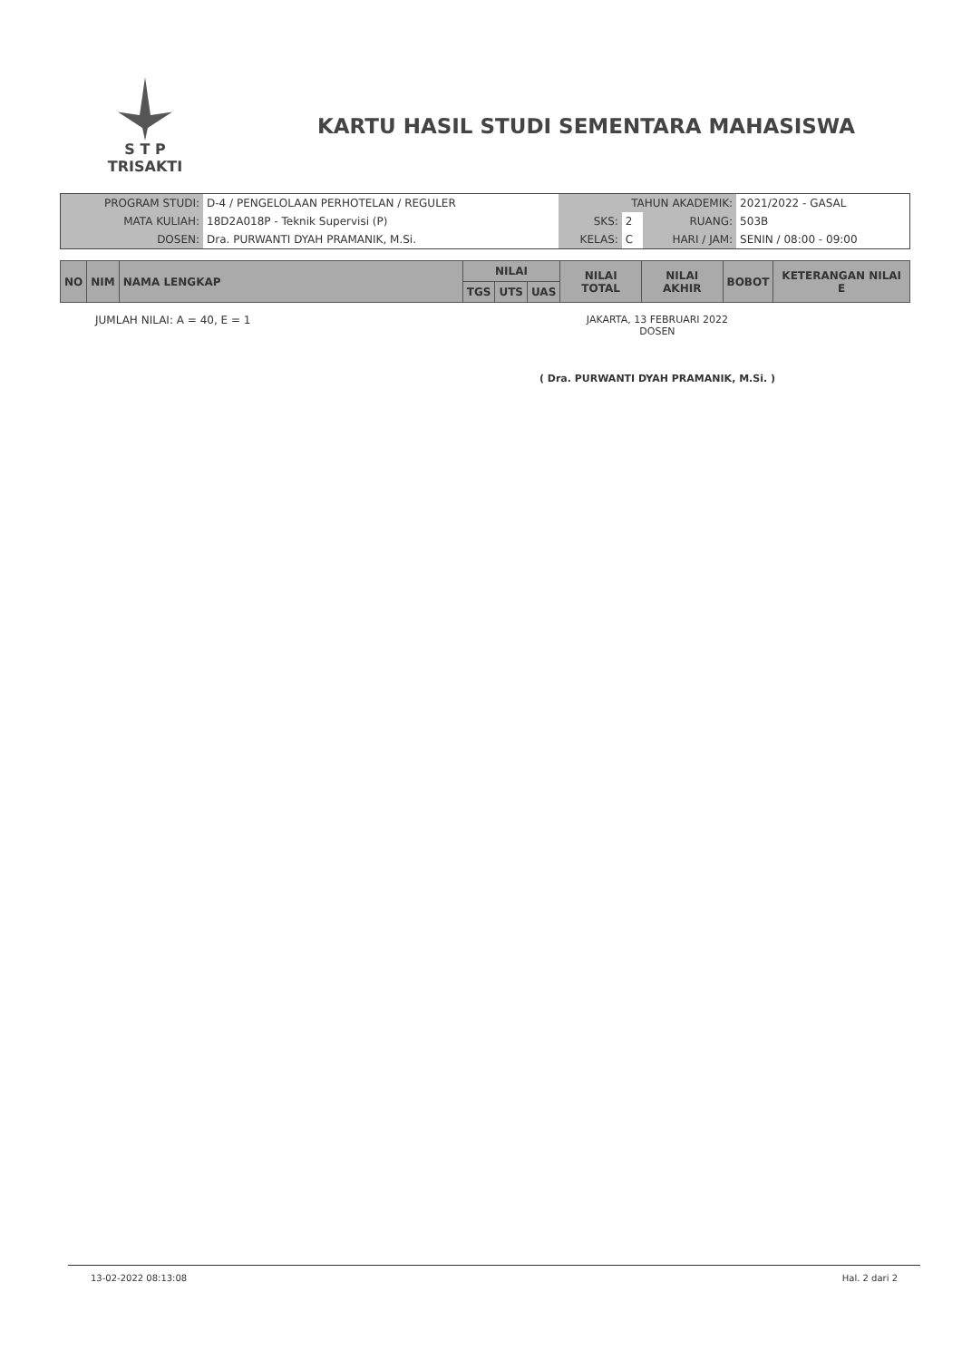S T P
TRISAKTI
KARTU HASIL STUDI SEMENTARA MAHASISWA
| PROGRAM STUDI: | D-4 / PENGELOLAAN PERHOTELAN / REGULER | TAHUN AKADEMIK: | | | 2021/2022 - GASAL |
| MATA KULIAH: | 18D2A018P - Teknik Supervisi (P) | SKS: | 2 | RUANG: | 503B |
| DOSEN: | Dra. PURWANTI DYAH PRAMANIK, M.Si. | KELAS: | C | HARI / JAM: | SENIN / 08:00 - 09:00 |
| NO | NIM | NAMA LENGKAP | NILAI | | | NILAI TOTAL | NILAI AKHIR | BOBOT | KETERANGAN NILAI E |
| --- | --- | --- | --- | --- | --- | --- | --- | --- | --- |
| | | | TGS | UTS | UAS | | | | |
JUMLAH NILAI: A = 40, E = 1 JAKARTA, 13 FEBRUARI 2022
DOSEN
( Dra. PURWANTI DYAH PRAMANIK, M.Si. )
13-02-2022 08:13:08 Hal. 2 dari 2